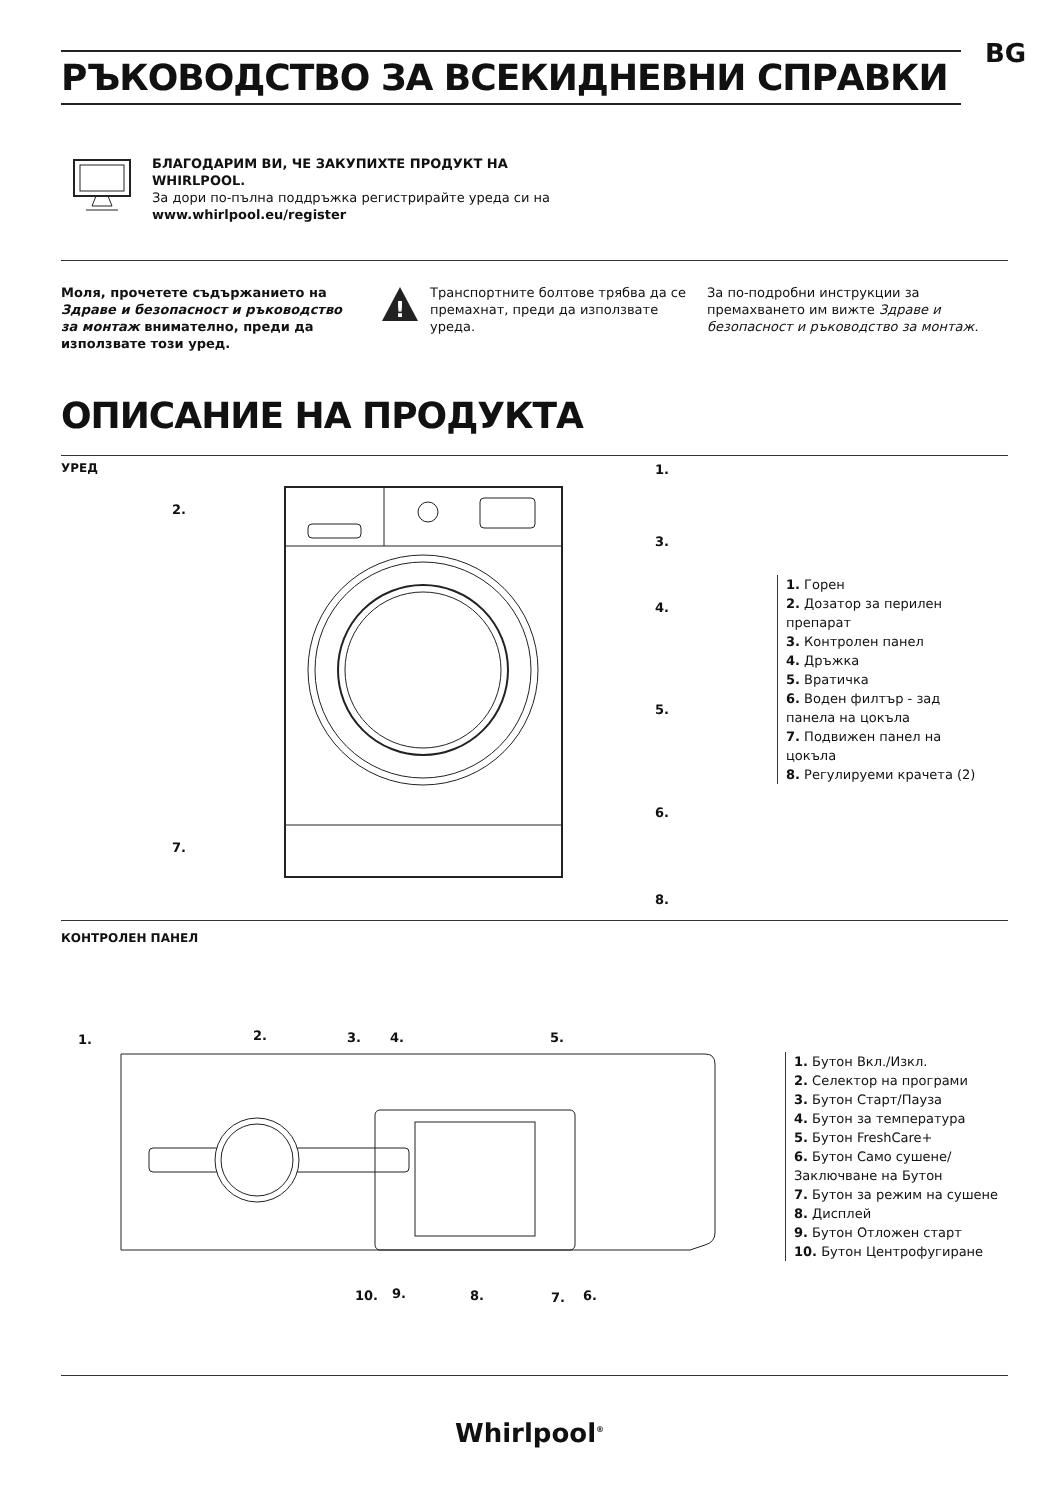BG
РЪКОВОДСТВО ЗА ВСЕКИДНЕВНИ СПРАВКИ
БЛАГОДАРИМ ВИ, ЧЕ ЗАКУПИХТЕ ПРОДУКТ НА WHIRLPOOL.
За дори по-пълна поддръжка регистрирайте уреда си на www.whirlpool.eu/register
Моля, прочетете съдържанието на Здраве и безопасност и ръководство за монтаж внимателно, преди да използвате този уред.
!
Транспортните болтове трябва да се премахнат, преди да използвате уреда.
За по-подробни инструкции за премахването им вижте Здраве и безопасност и ръководство за монтаж.
ОПИСАНИЕ НА ПРОДУКТА
УРЕД 1.
2.
3.
4.
5.
6.
7.
8.
1. Горен
2. Дозатор за перилен препарат
3. Контролен панел
4. Дръжка
5. Вратичка
6. Воден филтър - зад панела на цокъла
7. Подвижен панел на цокъла
8. Регулируеми крачета (2)
КОНТРОЛЕН ПАНЕЛ
1. 2. 3. 4. 5.
10. 9. 8. 7. 6.
1. Бутон Вкл./Изкл.
2. Селектор на програми
3. Бутон Старт/Пауза
4. Бутон за температура
5. Бутон FreshCare+
6. Бутон Само сушене/ Заключване на Бутон
7. Бутон за режим на сушене
8. Дисплей
9. Бутон Отложен старт
10. Бутон Центрофугиране
Whirlpool<sup>®</sup>